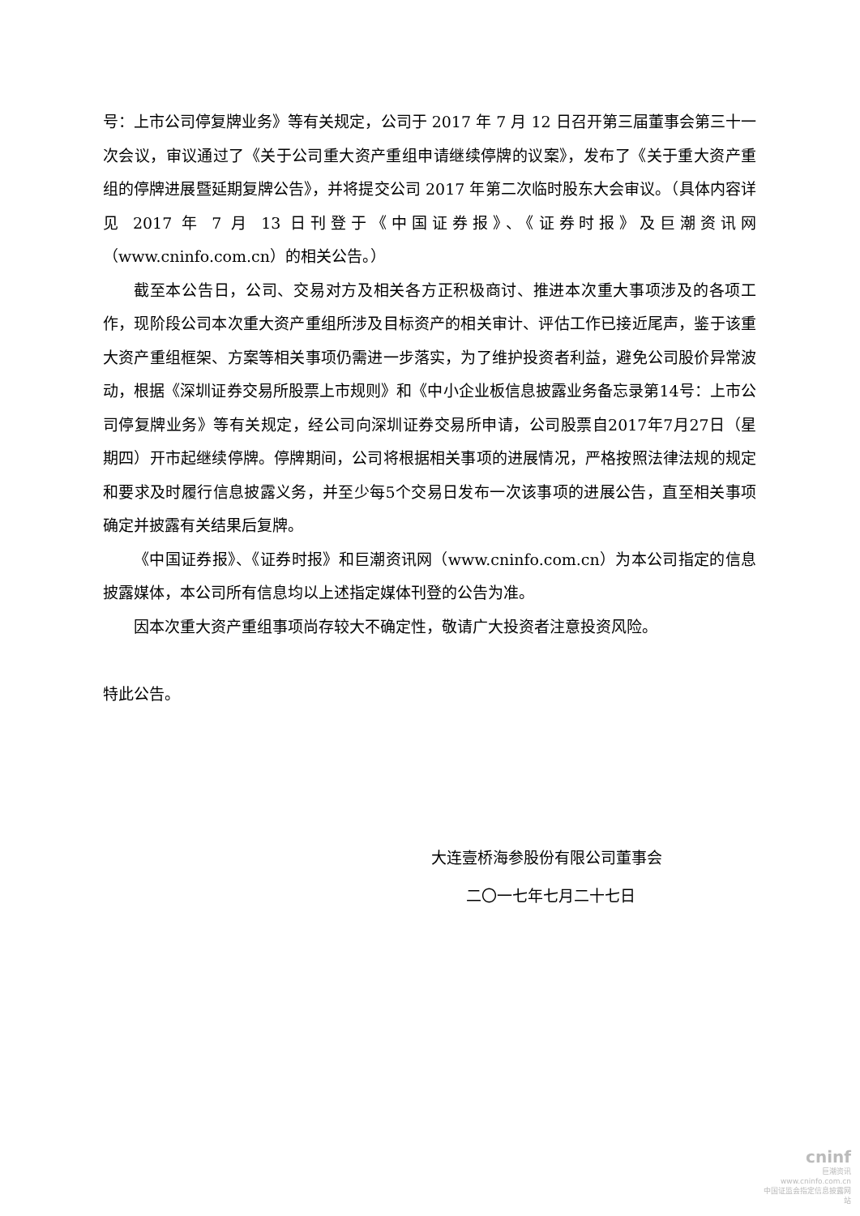号：上市公司停复牌业务》等有关规定，公司于 2017 年 7 月 12 日召开第三届董事会第三十一次会议，审议通过了《关于公司重大资产重组申请继续停牌的议案》，发布了《关于重大资产重组的停牌进展暨延期复牌公告》，并将提交公司 2017 年第二次临时股东大会审议。（具体内容详见 2017 年 7 月 13 日刊登于《中国证券报》、《证券时报》及巨潮资讯网（www.cninfo.com.cn）的相关公告。）
截至本公告日，公司、交易对方及相关各方正积极商讨、推进本次重大事项涉及的各项工作，现阶段公司本次重大资产重组所涉及目标资产的相关审计、评估工作已接近尾声，鉴于该重大资产重组框架、方案等相关事项仍需进一步落实，为了维护投资者利益，避免公司股价异常波动，根据《深圳证券交易所股票上市规则》和《中小企业板信息披露业务备忘录第14号：上市公司停复牌业务》等有关规定，经公司向深圳证券交易所申请，公司股票自2017年7月27日（星期四）开市起继续停牌。停牌期间，公司将根据相关事项的进展情况，严格按照法律法规的规定和要求及时履行信息披露义务，并至少每5个交易日发布一次该事项的进展公告，直至相关事项确定并披露有关结果后复牌。
《中国证券报》、《证券时报》和巨潮资讯网（www.cninfo.com.cn）为本公司指定的信息披露媒体，本公司所有信息均以上述指定媒体刊登的公告为准。
因本次重大资产重组事项尚存较大不确定性，敬请广大投资者注意投资风险。
特此公告。
大连壹桥海参股份有限公司董事会
二〇一七年七月二十七日
cninf
巨潮资讯
www.cninfo.com.cn
中国证监会指定信息披露网站